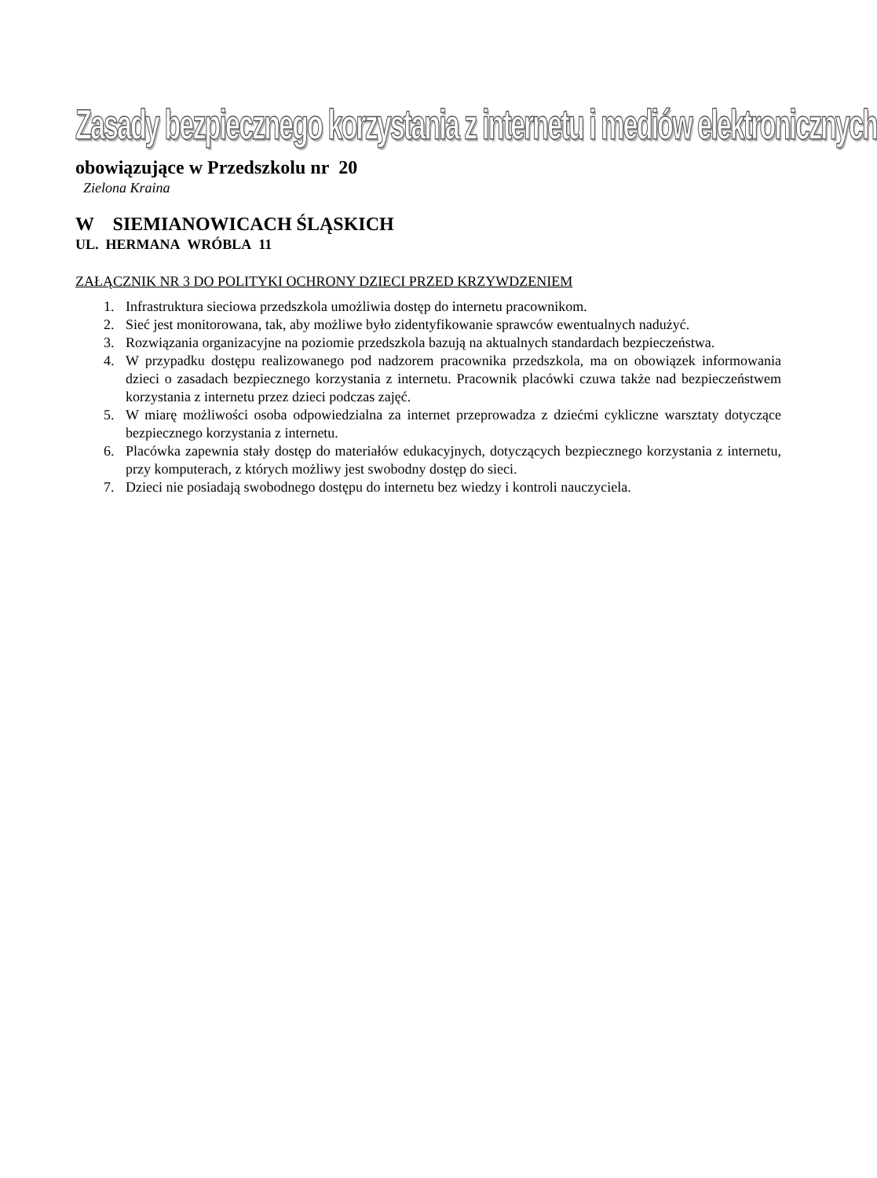Zasady bezpiecznego korzystania z internetu i mediów elektronicznych
obowiązujące w Przedszkolu nr 20
Zielona Kraina
W SIEMIANOWICACH ŚLĄSKICH
UL. HERMANA WRÓBLA 11
ZAŁĄCZNIK NR 3 DO POLITYKI OCHRONY DZIECI PRZED KRZYWDZENIEM
1. Infrastruktura sieciowa przedszkola umożliwia dostęp do internetu pracownikom.
2. Sieć jest monitorowana, tak, aby możliwe było zidentyfikowanie sprawców ewentualnych nadużyć.
3. Rozwiązania organizacyjne na poziomie przedszkola bazują na aktualnych standardach bezpieczeństwa.
4. W przypadku dostępu realizowanego pod nadzorem pracownika przedszkola, ma on obowiązek informowania dzieci o zasadach bezpiecznego korzystania z internetu. Pracownik placówki czuwa także nad bezpieczeństwem korzystania z internetu przez dzieci podczas zajęć.
5. W miarę możliwości osoba odpowiedzialna za internet przeprowadza z dziećmi cykliczne warsztaty dotyczące bezpiecznego korzystania z internetu.
6. Placówka zapewnia stały dostęp do materiałów edukacyjnych, dotyczących bezpiecznego korzystania z internetu, przy komputerach, z których możliwy jest swobodny dostęp do sieci.
7. Dzieci nie posiadają swobodnego dostępu do internetu bez wiedzy i kontroli nauczyciela.